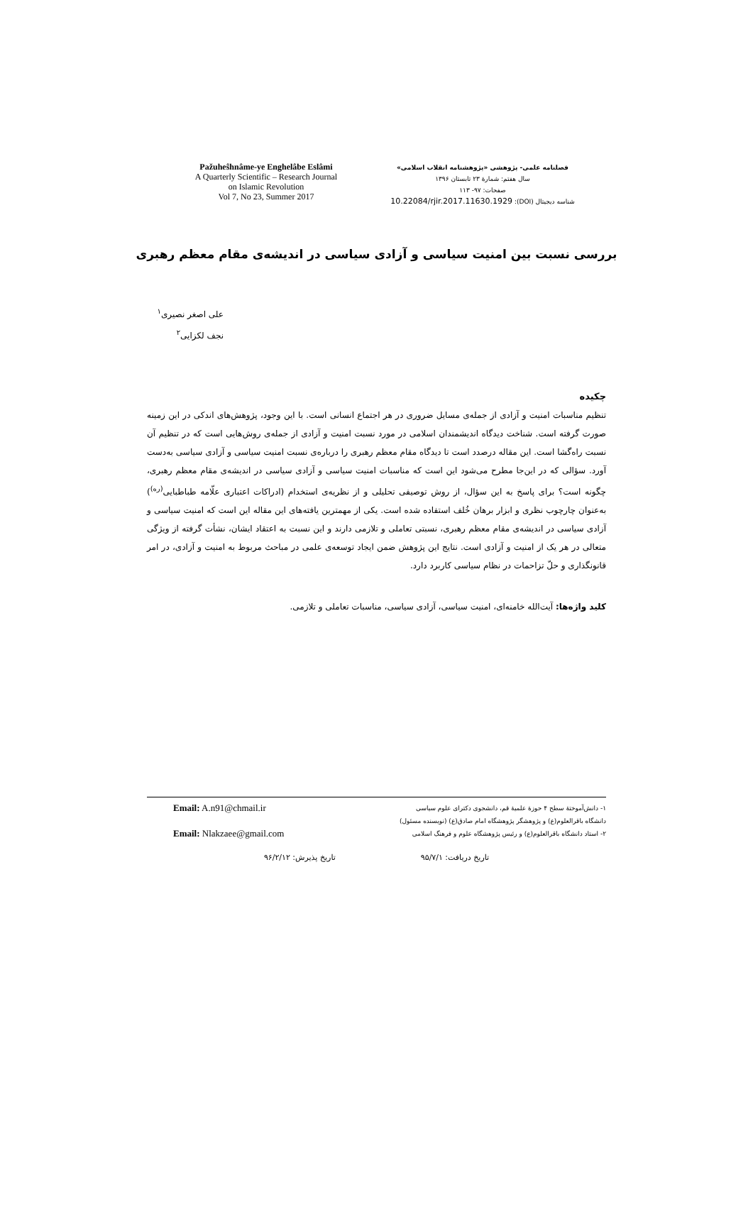Pažuheŝhnâme-ye Enghelâbe Eslâmi
A Quarterly Scientific – Research Journal
on Islamic Revolution
Vol 7, No 23, Summer 2017
فصلنامه علمی- پژوهشی «پژوهشنامه انقلاب اسلامی»
سال هفتم: شمارهٔ ۲۳ تابستان ۱۳۹۶
صفحات: ۹۷- ۱۱۳
شناسه دیجیتال (DOI): 10.22084/rjir.2017.11630.1929
بررسی نسبت بین امنیت سیاسی و آزادی سیاسی در اندیشه‌ی مقام معظم رهبری
علی اصغر نصیری<sup>۱</sup>
نجف لکزایی<sup>۲</sup>
چکیده
تنظیم مناسبات امنیت و آزادی از جمله‌ی مسایل ضروری در هر اجتماع انسانی است. با این وجود، پژوهش‌های اندکی در این زمینه صورت گرفته است. شناخت دیدگاه اندیشمندان اسلامی در مورد نسبت امنیت و آزادی از جمله‌ی روش‌هایی است که در تنظیم آن نسبت راه‌گشا است. این مقاله درصدد است تا دیدگاه مقام معظم رهبری را درباره‌ی نسبت امنیت سیاسی و آزادی سیاسی به‌دست آورد. سؤالی که در این‌جا مطرح می‌شود این است که مناسبات امنیت سیاسی و آزادی سیاسی در اندیشه‌ی مقام معظم رهبری، چگونه است؟ برای پاسخ به این سؤال، از روش توصیفی تحلیلی و از نظریه‌ی استخدام (ادراکات اعتباری علّامه طباطبایی<sup>(ره)</sup>) به‌عنوان چارچوب نظری و ابزار برهان خُلف استفاده شده است. یکی از مهمترین یافته‌های این مقاله این است که امنیت سیاسی و آزادی سیاسی در اندیشه‌ی مقام معظم رهبری، نسبتی تعاملی و تلازمی دارند و این نسبت به اعتقاد ایشان، نشأت گرفته از ویژگی متعالی در هر یک از امنیت و آزادی است. نتایج این پژوهش ضمن ایجاد توسعه‌ی علمی در مباحث مربوط به امنیت و آزادی، در امر قانونگذاری و حلّ تزاحمات در نظام سیاسی کاربرد دارد.
کلید واژه‌ها: آیت‌الله خامنه‌ای، امنیت سیاسی، آزادی سیاسی، مناسبات تعاملی و تلازمی.
۱- دانش‌آموختهٔ سطح ۴ حوزهٔ علمیهٔ قم، دانشجوی دکترای علوم سیاسی دانشگاه باقرالعلوم(ع) و پژوهشگر پژوهشگاه امام صادق(ع) (نویسنده مسئول)
Email: A.n91@chmail.ir
۲- استاد دانشگاه باقرالعلوم(ع) و رئیس پژوهشگاه علوم و فرهنگ اسلامی
Email: Nlakzaee@gmail.com
تاریخ دریافت: ۹۵/۷/۱ تاریخ پذیرش: ۹۶/۲/۱۲